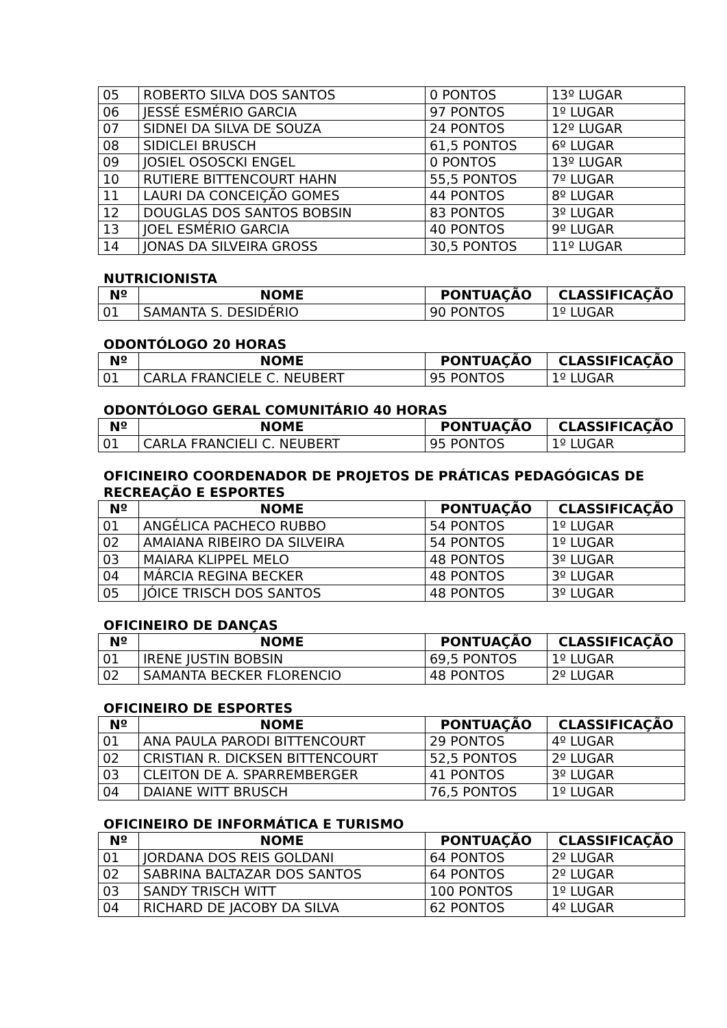| 05 | ROBERTO SILVA DOS SANTOS | 0 PONTOS | 13º LUGAR |
| 06 | JESSÉ ESMÉRIO GARCIA | 97 PONTOS | 1º LUGAR |
| 07 | SIDNEI DA SILVA DE SOUZA | 24 PONTOS | 12º LUGAR |
| 08 | SIDICLEI BRUSCH | 61,5 PONTOS | 6º LUGAR |
| 09 | JOSIEL OSOSCKI ENGEL | 0 PONTOS | 13º LUGAR |
| 10 | RUTIERE BITTENCOURT HAHN | 55,5 PONTOS | 7º LUGAR |
| 11 | LAURI DA CONCEIÇÃO GOMES | 44 PONTOS | 8º LUGAR |
| 12 | DOUGLAS DOS SANTOS BOBSIN | 83 PONTOS | 3º LUGAR |
| 13 | JOEL ESMÉRIO GARCIA | 40 PONTOS | 9º LUGAR |
| 14 | JONAS DA SILVEIRA GROSS | 30,5 PONTOS | 11º LUGAR |
NUTRICIONISTA
| Nº | NOME | PONTUAÇÃO | CLASSIFICAÇÃO |
| --- | --- | --- | --- |
| 01 | SAMANTA S. DESIDÉRIO | 90 PONTOS | 1º LUGAR |
ODONTÓLOGO 20 HORAS
| Nº | NOME | PONTUAÇÃO | CLASSIFICAÇÃO |
| --- | --- | --- | --- |
| 01 | CARLA FRANCIELE C. NEUBERT | 95 PONTOS | 1º LUGAR |
ODONTÓLOGO GERAL COMUNITÁRIO 40 HORAS
| Nº | NOME | PONTUAÇÃO | CLASSIFICAÇÃO |
| --- | --- | --- | --- |
| 01 | CARLA FRANCIELI C. NEUBERT | 95 PONTOS | 1º LUGAR |
OFICINEIRO COORDENADOR DE PROJETOS DE PRÁTICAS PEDAGÓGICAS DE RECREAÇÃO E ESPORTES
| Nº | NOME | PONTUAÇÃO | CLASSIFICAÇÃO |
| --- | --- | --- | --- |
| 01 | ANGÉLICA PACHECO RUBBO | 54 PONTOS | 1º LUGAR |
| 02 | AMAIANA RIBEIRO DA SILVEIRA | 54 PONTOS | 1º LUGAR |
| 03 | MAIARA KLIPPEL MELO | 48 PONTOS | 3º LUGAR |
| 04 | MÁRCIA REGINA BECKER | 48 PONTOS | 3º LUGAR |
| 05 | JÓICE TRISCH DOS SANTOS | 48 PONTOS | 3º LUGAR |
OFICINEIRO DE DANÇAS
| Nº | NOME | PONTUAÇÃO | CLASSIFICAÇÃO |
| --- | --- | --- | --- |
| 01 | IRENE JUSTIN BOBSIN | 69,5 PONTOS | 1º LUGAR |
| 02 | SAMANTA BECKER FLORENCIO | 48 PONTOS | 2º LUGAR |
OFICINEIRO DE ESPORTES
| Nº | NOME | PONTUAÇÃO | CLASSIFICAÇÃO |
| --- | --- | --- | --- |
| 01 | ANA PAULA PARODI BITTENCOURT | 29 PONTOS | 4º LUGAR |
| 02 | CRISTIAN R. DICKSEN BITTENCOURT | 52,5 PONTOS | 2º LUGAR |
| 03 | CLEITON DE A. SPARREMBERGER | 41 PONTOS | 3º LUGAR |
| 04 | DAIANE WITT BRUSCH | 76,5 PONTOS | 1º LUGAR |
OFICINEIRO DE INFORMÁTICA E TURISMO
| Nº | NOME | PONTUAÇÃO | CLASSIFICAÇÃO |
| --- | --- | --- | --- |
| 01 | JORDANA DOS REIS GOLDANI | 64 PONTOS | 2º LUGAR |
| 02 | SABRINA BALTAZAR DOS SANTOS | 64 PONTOS | 2º LUGAR |
| 03 | SANDY TRISCH WITT | 100 PONTOS | 1º LUGAR |
| 04 | RICHARD DE JACOBY DA SILVA | 62 PONTOS | 4º LUGAR |